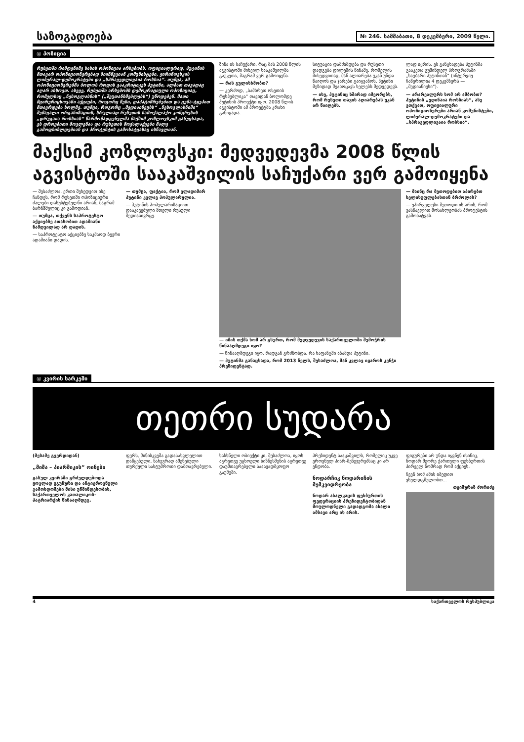საზოგადოება
№ 246. სამშაბათი, 8 დეკემბერი, 2009 წელი.
◎ პოზიცია
რუსეთში რამდენიმე სახის ოპოზიცია არსებობს. ოფიციალურად, პუტინის მთავარ ოპოზიციონერებად მიიჩნევიან კომუნისტები, ჟირინოვსკის ლიბერალ-დემოკრატები და „სპრავედლივაია როსსია“. თუმცა, ამ ოპოზიციონერებმა ბოლოს როდის გააკრიტიკეს პუტინი, ალბათ თავადაც აღარ ახსოვთ. ასევე, რუსეთში არსებობს დემოკრატიული ოპოზიციაც, რომელსაც „ნესოგლასნის“ („შეუთანხმებლებს“) უწოდებენ. მათი მცირერიცხოვანი აქციები, როგორც წესი, დაპატიმრებებით და ცემა-ტყეპით მთავრდება ხოლმე. თუმცა, როგორც „მედიაინეუსს“ „ნესოგლასნიში“ შემავალი ორგანიზაციის, სრულიად რუსეთის სამოქალაქო კონგრესის „დრუგაია როსსიას“ წარმომადგენელმა მაქსიმ კოზლოვსკიმ განუცხადა, ეს დროებითი მოვლენაა და რუსეთის მოქალაქეები მალე გამოფხიზლდებიან და პროტესტის გამოხატვასაც ისწავლიან.
ზინა ის საჩუქარი, რაც მას 2008 წლის აგვისტოში მიხეილ სააკაშვილმა გაუკეთა, მაგრამ ვერ გამოიყენა.
— რას გულისხმობთ?
— კერძოდ, „სამხრეთ ოსეთის რესპუბლიკა“ თავიდან ბოლომდე პუტინის პროექტი იყო. 2008 წლის აგვისტოში ამ პროექტმა კრახი განიცადა.
სიტუაცია დამძიმდება და რუსეთი დადგება დილემის წინაშე, რომელის მიხედვითაც, მან ალიარება უკან უნდა წაიღოს და ჯარები გაიყვანოს, პუტინი მეზიდად შეახოცავს ხელებს მედვედევს.
— ისე, პუტინიც ხშირად იმეორებს, რომ რუსეთი თავის აღიარებას უკან არ წაიღებს.
ლად იყრის. ეს განცხადება პუტინმა გააკეთა გუშინდელ პროგრამაში „საუბარი პუტინთან“ (ინტერვიუ ჩაწერილია 4 დეკემბერს — „მედიანიუსი“).
— არარეალურს ხომ არ ამბობთ? პუტინის „ედინაია როსსიას“, ასე ვთქვათ, ოფიციალური ოპოზიციონერები არიან კომუნისტები, ლიბერალ-დემოკრატები და „სპრავედლივაია როსსია“.
მაქსიმ კოზლოვსკი: მედვედევმა 2008 წლის აგვისტოში სააკაშვილის საჩუქარი ვერ გამოიყენა
— შესაძლოა, ერთი შეხედვით ისე ჩანდეს, რომ რუსეთში ოპოზიციური ძალები დასუსტებულნი არიან, მაგრამ ბარნშმულიც კი გამოდიან.
— თუმცა, თქვენს საპროტესტო აქციებზე ათასობით ადამიანი ნამდვილად არ დადის.
— საპროტესტო აქციებზე საკმაოდ ბევრი ადამიანი დადის.
— თუმცა, ფაქტია, რომ ვლადიმირ პუტინი კვლავ პოპულარულია.
— პუტინის პოპულარიზაციით დააკავებული მთელი რუსული მედიასივრცე.
— იმის თქმა ხომ არ გსურთ, რომ მედვედევის საქართველოში შემოჭრის წინააღმდეგი იყო?
— წინააღმდეგი იყო, რადგან გრძნობდა, რა ხაფანგში აბამდა პუტინი.
— პუტინმა განაცხადა, რომ 2013 წელს, შესაძლოა, მან კვლავ იყაროს კენჭი პრეზიდენტად.
— მაინც რა მეთოდებით აპირებთ ხელისუფლებასთან ბრძოლას?
— უპირველესი მეთოდი ის არის, რომ ვასწავლით მოსახლეობას პროტესტის გამოხატვას.
◎ კვირის სარკეში
თეთრი სუდარა
(მესამე გვერდიდან)
„მიშა – პიარშიკის“ ოინები
გასულ კვირაში გრძელდებოდა ყოვლად უგუნური და ანტიეროვნული გამოხდომები მისი უწმინდესობის, საქართველოს კათალიკოს-პატრიარქის წინააღმდეგ.
ფერს, მინისკვეშა გადასასვლელით დაწყებული, ნახევრად აშენებული თურქული სასტუმროთი დამთავრებული.
სახსნელი ობიექტი კი, შესაძლოა, იყოს აგრეთვე უცხოელი ბიზნესმენის აგრეთვე დაუმთავრებელი სააავადმყოფო გაუმუში.
პრეზიდენტ სააკაშვილს, რომელიც უკვე ეროვნულ პიარ-მენეჯერებსაც კი არ ენდობა.
ნოდარჩიკ ნოდარიჩის მემკვიდრეობა
ნოდარ ახალკაცის ფეხბურთის ფედერაციის პრეზიდენტობიდან მოულოდნელი გადადგომა ახალი ამბავი არც ის არის.
ფიგურები არ უნდა იყვნენ ისინიც, ნოდარ მეორე ქართული ფეხბურთის პირველ ნომრად რომ აქციეს.
ჩვენ ხომ ამის იმედით ვსულდგმულობთ...
თეიმურაზ ძორიძე
4 საქართველოს რესპუბლიკა